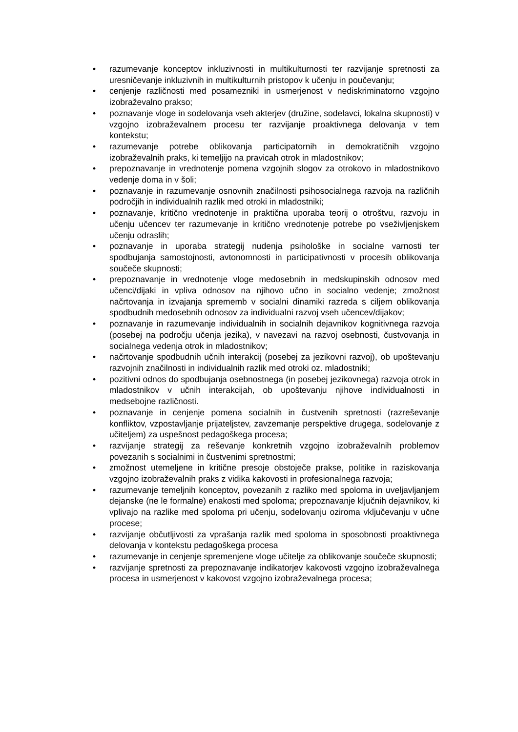• razumevanje konceptov inkluzivnosti in multikulturnosti ter razvijanje spretnosti za uresničevanje inkluzivnih in multikulturnih pristopov k učenju in poučevanju;
• cenjenje različnosti med posamezniki in usmerjenost v nediskriminatorno vzgojno izobraževalno prakso;
• poznavanje vloge in sodelovanja vseh akterjev (družine, sodelavci, lokalna skupnosti) v vzgojno izobraževalnem procesu ter razvijanje proaktivnega delovanja v tem kontekstu;
• razumevanje potrebe oblikovanja participatornih in demokratičnih vzgojno izobraževalnih praks, ki temeljijo na pravicah otrok in mladostnikov;
• prepoznavanje in vrednotenje pomena vzgojnih slogov za otrokovo in mladostnikovo vedenje doma in v šoli;
• poznavanje in razumevanje osnovnih značilnosti psihosocialnega razvoja na različnih področjih in individualnih razlik med otroki in mladostniki;
• poznavanje, kritično vrednotenje in praktična uporaba teorij o otroštvu, razvoju in učenju učencev ter razumevanje in kritično vrednotenje potrebe po vseživljenjskem učenju odraslih;
• poznavanje in uporaba strategij nudenja psihološke in socialne varnosti ter spodbujanja samostojnosti, avtonomnosti in participativnosti v procesih oblikovanja součeče skupnosti;
• prepoznavanje in vrednotenje vloge medosebnih in medskupinskih odnosov med učenci/dijaki in vpliva odnosov na njihovo učno in socialno vedenje; zmožnost načrtovanja in izvajanja sprememb v socialni dinamiki razreda s ciljem oblikovanja spodbudnih medosebnih odnosov za individualni razvoj vseh učencev/dijakov;
• poznavanje in razumevanje individualnih in socialnih dejavnikov kognitivnega razvoja (posebej na področju učenja jezika), v navezavi na razvoj osebnosti, čustvovanja in socialnega vedenja otrok in mladostnikov;
• načrtovanje spodbudnih učnih interakcij (posebej za jezikovni razvoj), ob upoštevanju razvojnih značilnosti in individualnih razlik med otroki oz. mladostniki;
• pozitivni odnos do spodbujanja osebnostnega (in posebej jezikovnega) razvoja otrok in mladostnikov v učnih interakcijah, ob upoštevanju njihove individualnosti in medsebojne različnosti.
• poznavanje in cenjenje pomena socialnih in čustvenih spretnosti (razreševanje konfliktov, vzpostavljanje prijateljstev, zavzemanje perspektive drugega, sodelovanje z učiteljem) za uspešnost pedagoškega procesa;
• razvijanje strategij za reševanje konkretnih vzgojno izobraževalnih problemov povezanih s socialnimi in čustvenimi spretnostmi;
• zmožnost utemeljene in kritične presoje obstoječe prakse, politike in raziskovanja vzgojno izobraževalnih praks z vidika kakovosti in profesionalnega razvoja;
• razumevanje temeljnih konceptov, povezanih z razliko med spoloma in uveljavljanjem dejanske (ne le formalne) enakosti med spoloma; prepoznavanje ključnih dejavnikov, ki vplivajo na razlike med spoloma pri učenju, sodelovanju oziroma vključevanju v učne procese;
• razvijanje občutljivosti za vprašanja razlik med spoloma in sposobnosti proaktivnega delovanja v kontekstu pedagoškega procesa
• razumevanje in cenjenje spremenjene vloge učitelje za oblikovanje součeče skupnosti;
• razvijanje spretnosti za prepoznavanje indikatorjev kakovosti vzgojno izobraževalnega procesa in usmerjenost v kakovost vzgojno izobraževalnega procesa;